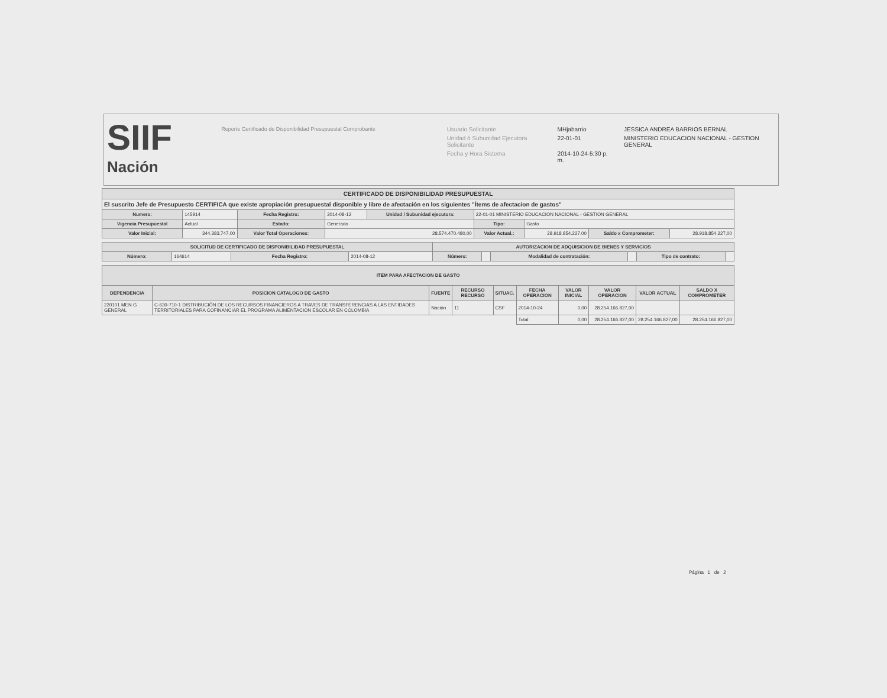SIIF
Nación
Reporte Certificado de Disponibilidad Presupuestal Comprobante
| Usuario Solicitante | MHjabarrio | JESSICA ANDREA BARRIOS BERNAL |
| Unidad ó Subunidad Ejecutora Solicitante | 22-01-01 | MINISTERIO EDUCACION NACIONAL - GESTION GENERAL |
| Fecha y Hora Sistema | 2014-10-24-5:30 p. m. | |
| CERTIFICADO DE DISPONIBILIDAD PRESUPUESTAL | | | | | | | | |
| --- | --- | --- | --- | --- | --- | --- | --- | --- |
| El suscrito Jefe de Presupuesto CERTIFICA que existe apropiación presupuestal disponible y libre de afectación en los siguientes "Ítems de afectacion de gastos" | | | | | | | | |
| Numero: | 145914 | Fecha Registro: | 2014-08-12 | Unidad / Subunidad ejecutora: | 22-01-01 MINISTERIO EDUCACION NACIONAL - GESTION GENERAL | | | |
| Vigencia Presupuestal | Actual | Estado: | Generado | | Tipo: | Gasto | | |
| Valor Inicial: | 344.383.747,00 | Valor Total Operaciones: | 28.574.470.480,00 | | Valor Actual.: | 28.918.854.227,00 | Saldo x Comprometer: | 28.918.854.227,00 |
| SOLICITUD DE CERTIFICADO DE DISPONIBILIDAD PRESUPUESTAL | | | | AUTORIZACION DE ADQUISICION DE BIENES Y SERVICIOS | | | | | |
| --- | --- | --- | --- | --- | --- | --- | --- | --- | --- |
| Número: | 164614 | Fecha Registro: | 2014-08-12 | Número: | | Modalidad de contratación: | | Tipo de contrato: | |
| ITEM PARA AFECTACION DE GASTO | | | | | | | | | |
| --- | --- | --- | --- | --- | --- | --- | --- | --- | --- |
| DEPENDENCIA | POSICION CATALOGO DE GASTO | FUENTE | RECURSO RECURSO | SITUAC. | FECHA OPERACION | VALOR INICIAL | VALOR OPERACION | VALOR ACTUAL | SALDO X COMPROMETER |
| 220101 MEN G GENERAL | C-630-710-1 DISTRIBUCIÓN DE LOS RECURSOS FINANCIEROS A TRAVES DE TRANSFERENCIAS A LAS ENTIDADES TERRITORIALES PARA COFINANCIAR EL PROGRAMA ALIMENTACION ESCOLAR EN COLOMBIA | Nación | 11 | CSF | 2014-10-24 | 0,00 | 28.254.166.827,00 | | |
| | | | | | Total: | 0,00 | 28.254.166.827,00 | 28.254.166.827,00 | 28.254.166.827,00 |
Página 1 de 2